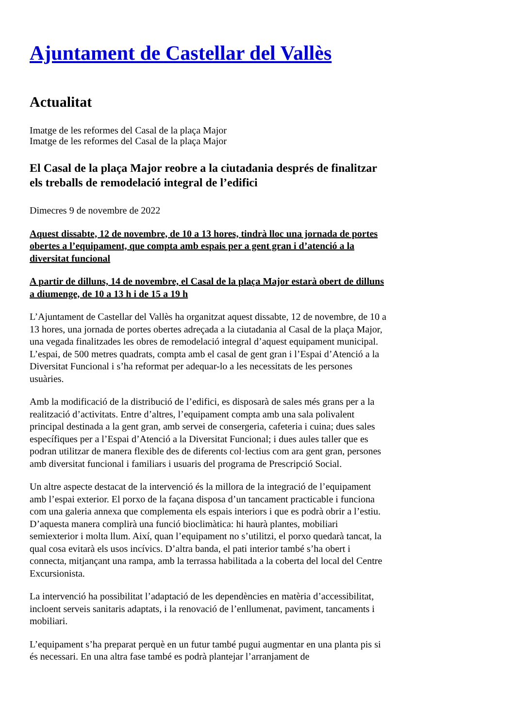Ajuntament de Castellar del Vallès
Actualitat
Imatge de les reformes del Casal de la plaça Major
Imatge de les reformes del Casal de la plaça Major
El Casal de la plaça Major reobre a la ciutadania després de finalitzar els treballs de remodelació integral de l’edifici
Dimecres 9 de novembre de 2022
Aquest dissabte, 12 de novembre, de 10 a 13 hores, tindrà lloc una jornada de portes obertes a l’equipament, que compta amb espais per a gent gran i d’atenció a la diversitat funcional
A partir de dilluns, 14 de novembre, el Casal de la plaça Major estarà obert de dilluns a diumenge, de 10 a 13 h i de 15 a 19 h
L’Ajuntament de Castellar del Vallès ha organitzat aquest dissabte, 12 de novembre, de 10 a 13 hores, una jornada de portes obertes adreçada a la ciutadania al Casal de la plaça Major, una vegada finalitzades les obres de remodelació integral d’aquest equipament municipal. L’espai, de 500 metres quadrats, compta amb el casal de gent gran i l’Espai d’Atenció a la Diversitat Funcional i s’ha reformat per adequar-lo a les necessitats de les persones usuàries.
Amb la modificació de la distribució de l’edifici, es disposarà de sales més grans per a la realització d’activitats. Entre d’altres, l’equipament compta amb una sala polivalent principal destinada a la gent gran, amb servei de consergeria, cafeteria i cuina; dues sales específiques per a l’Espai d’Atenció a la Diversitat Funcional; i dues aules taller que es podran utilitzar de manera flexible des de diferents col·lectius com ara gent gran, persones amb diversitat funcional i familiars i usuaris del programa de Prescripció Social.
Un altre aspecte destacat de la intervenció és la millora de la integració de l’equipament amb l’espai exterior. El porxo de la façana disposa d’un tancament practicable i funciona com una galeria annexa que complementa els espais interiors i que es podrà obrir a l’estiu. D’aquesta manera complirà una funció bioclimàtica: hi haurà plantes, mobiliari semiexterior i molta llum. Així, quan l’equipament no s’utilitzi, el porxo quedarà tancat, la qual cosa evitarà els usos incívics. D’altra banda, el pati interior també s’ha obert i connecta, mitjançant una rampa, amb la terrassa habilitada a la coberta del local del Centre Excursionista.
La intervenció ha possibilitat l’adaptació de les dependències en matèria d’accessibilitat, incloent serveis sanitaris adaptats, i la renovació de l’enllumenat, paviment, tancaments i mobiliari.
L’equipament s’ha preparat perquè en un futur també pugui augmentar en una planta pis si és necessari. En una altra fase també es podrà plantejar l’arranjament de